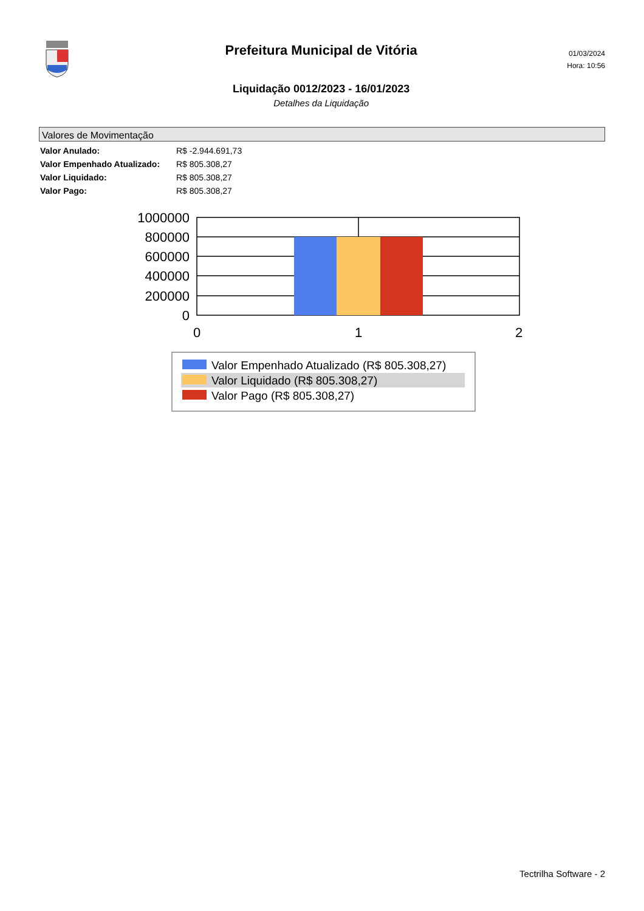Prefeitura Municipal de Vitória
Liquidação 0012/2023 - 16/01/2023
Detalhes da Liquidação
01/03/2024
Hora: 10:56
Valores de Movimentação
| Valor Anulado: | R$ -2.944.691,73 |
| Valor Empenhado Atualizado: | R$ 805.308,27 |
| Valor Liquidado: | R$ 805.308,27 |
| Valor Pago: | R$ 805.308,27 |
1000000
800000
600000
400000
200000
0
0
1
2
Valor Empenhado Atualizado (R$ 805.308,27)
Valor Liquidado (R$ 805.308,27)
Valor Pago (R$ 805.308,27)
Tectrilha Software - 2